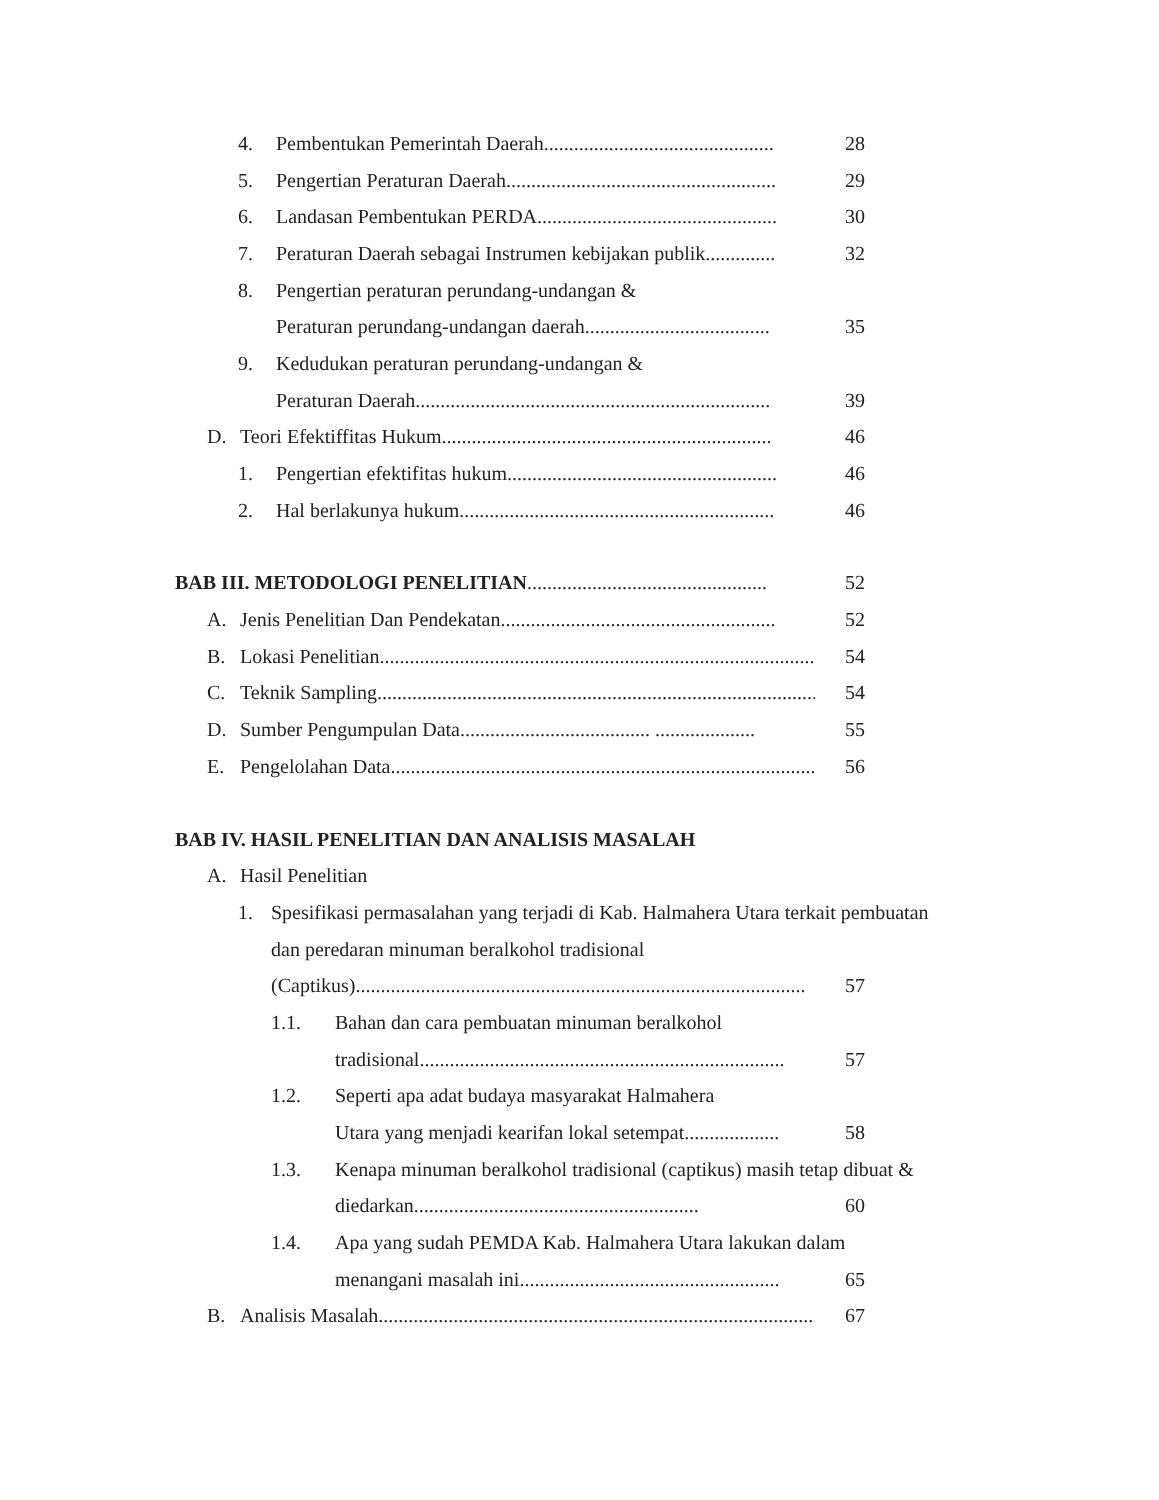4. Pembentukan Pemerintah Daerah.............................................. 28
5. Pengertian Peraturan Daerah...................................................... 29
6. Landasan Pembentukan PERDA................................................ 30
7. Peraturan Daerah sebagai Instrumen kebijakan publik.............. 32
8. Pengertian peraturan perundang-undangan &
Peraturan perundang-undangan daerah..................................... 35
9. Kedudukan peraturan perundang-undangan &
Peraturan Daerah....................................................................... 39
D. Teori Efektiffitas Hukum.................................................................. 46
1. Pengertian efektifitas hukum...................................................... 46
2. Hal berlakunya hukum............................................................... 46
BAB III. METODOLOGI PENELITIAN................................................ 52
A. Jenis Penelitian Dan Pendekatan....................................................... 52
B. Lokasi Penelitian.......................................................................................... 54
C. Teknik Sampling.......................................................................................... 54
D. Sumber Pengumpulan Data...................................... .................... 55
E. Pengelolahan Data.......................................................................................... 56
BAB IV. HASIL PENELITIAN DAN ANALISIS MASALAH
A. Hasil Penelitian
1. Spesifikasi permasalahan yang terjadi di Kab. Halmahera Utara terkait pembuatan
dan peredaran minuman beralkohol tradisional
(Captikus).......................................................................................... 57
1.1. Bahan dan cara pembuatan minuman beralkohol
tradisional......................................................................... 57
1.2. Seperti apa adat budaya masyarakat Halmahera
Utara yang menjadi kearifan lokal setempat................... 58
1.3. Kenapa minuman beralkohol tradisional (captikus) masih tetap dibuat &
diedarkan......................................................... 60
1.4. Apa yang sudah PEMDA Kab. Halmahera Utara lakukan dalam
menangani masalah ini.................................................... 65
B. Analisis Masalah.......................................................................................... 67